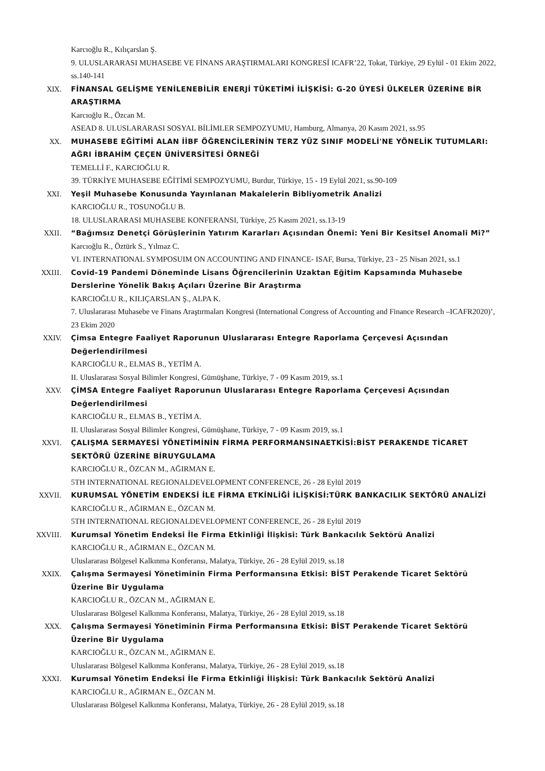Karcıoğlu R., Kılıçarslan Ş.
9. ULUSLARARASI MUHASEBE VE FİNANS ARAŞTIRMALARI KONGRESİ ICAFR’22, Tokat, Türkiye, 29 Eylül - 01 Ekim 2022, ss.140-141
XIX. FİNANSAL GELİŞME YENİLENEBİLİR ENERJİ TÜKETİMİ İLİŞKİSİ: G-20 ÜYESİ ÜLKELER ÜZERİNE BİR ARAŞTIRMA
Karcıoğlu R., Özcan M.
ASEAD 8. ULUSLARARASI SOSYAL BİLİMLER SEMPOZYUMU, Hamburg, Almanya, 20 Kasım 2021, ss.95
XX. MUHASEBE EĞİTİMİ ALAN İİBF ÖĞRENCİLERİNİN TERZ YÜZ SINIF MODELİ'NE YÖNELİK TUTUMLARI: AĞRI İBRAHİM ÇEÇEN ÜNİVERSİTESİ ÖRNEĞİ
TEMELLİ F., KARCIOĞLU R.
39. TÜRKİYE MUHASEBE EĞİTİMİ SEMPOZYUMU, Burdur, Türkiye, 15 - 19 Eylül 2021, ss.90-109
XXI. Yeşil Muhasebe Konusunda Yayınlanan Makalelerin Bibliyometrik Analizi
KARCIOĞLU R., TOSUNOĞLU B.
18. ULUSLARARASI MUHASEBE KONFERANSI, Türkiye, 25 Kasım 2021, ss.13-19
XXII. “Bağımsız Denetçi Görüşlerinin Yatırım Kararları Açısından Önemi: Yeni Bir Kesitsel Anomali Mi?”
Karcıoğlu R., Öztürk S., Yılmaz C.
VI. INTERNATIONAL SYMPOSUIM ON ACCOUNTING AND FINANCE- ISAF, Bursa, Türkiye, 23 - 25 Nisan 2021, ss.1
XXIII. Covid-19 Pandemi Döneminde Lisans Öğrencilerinin Uzaktan Eğitim Kapsamında Muhasebe Derslerine Yönelik Bakış Açıları Üzerine Bir Araştırma
KARCIOĞLU R., KILIÇARSLAN Ş., ALPA K.
7. Uluslararası Muhasebe ve Finans Araştırmaları Kongresi (International Congress of Accounting and Finance Research –ICAFR2020)’, 23 Ekim 2020
XXIV. Çimsa Entegre Faaliyet Raporunun Uluslararası Entegre Raporlama Çerçevesi Açısından Değerlendirilmesi
KARCIOĞLU R., ELMAS B., YETİM A.
II. Uluslararası Sosyal Bilimler Kongresi, Gümüşhane, Türkiye, 7 - 09 Kasım 2019, ss.1
XXV. ÇİMSA Entegre Faaliyet Raporunun Uluslararası Entegre Raporlama Çerçevesi Açısından Değerlendirilmesi
KARCIOĞLU R., ELMAS B., YETİM A.
II. Uluslararası Sosyal Bilimler Kongresi, Gümüşhane, Türkiye, 7 - 09 Kasım 2019, ss.1
XXVI. ÇALIŞMA SERMAYESİ YÖNETİMİNİN FİRMA PERFORMANSINAETKİSİ:BİST PERAKENDE TİCARET SEKTÖRÜ ÜZERİNE BİRUYGULAMA
KARCIOĞLU R., ÖZCAN M., AĞIRMAN E.
5TH INTERNATIONAL REGIONALDEVELOPMENT CONFERENCE, 26 - 28 Eylül 2019
XXVII. KURUMSAL YÖNETİM ENDEKSİ İLE FİRMA ETKİNLİĞİ İLİŞKİSİ:TÜRK BANKACILIK SEKTÖRÜ ANALİZİ
KARCIOĞLU R., AĞIRMAN E., ÖZCAN M.
5TH INTERNATIONAL REGIONALDEVELOPMENT CONFERENCE, 26 - 28 Eylül 2019
XXVIII. Kurumsal Yönetim Endeksi İle Firma Etkinliği İlişkisi: Türk Bankacılık Sektörü Analizi
KARCIOĞLU R., AĞIRMAN E., ÖZCAN M.
Uluslararası Bölgesel Kalkınma Konferansı, Malatya, Türkiye, 26 - 28 Eylül 2019, ss.18
XXIX. Çalışma Sermayesi Yönetiminin Firma Performansına Etkisi: BİST Perakende Ticaret Sektörü Üzerine Bir Uygulama
KARCIOĞLU R., ÖZCAN M., AĞIRMAN E.
Uluslararası Bölgesel Kalkınma Konferansı, Malatya, Türkiye, 26 - 28 Eylül 2019, ss.18
XXX. Çalışma Sermayesi Yönetiminin Firma Performansına Etkisi: BİST Perakende Ticaret Sektörü Üzerine Bir Uygulama
KARCIOĞLU R., ÖZCAN M., AĞIRMAN E.
Uluslararası Bölgesel Kalkınma Konferansı, Malatya, Türkiye, 26 - 28 Eylül 2019, ss.18
XXXI. Kurumsal Yönetim Endeksi İle Firma Etkinliği İlişkisi: Türk Bankacılık Sektörü Analizi
KARCIOĞLU R., AĞIRMAN E., ÖZCAN M.
Uluslararası Bölgesel Kalkınma Konferansı, Malatya, Türkiye, 26 - 28 Eylül 2019, ss.18